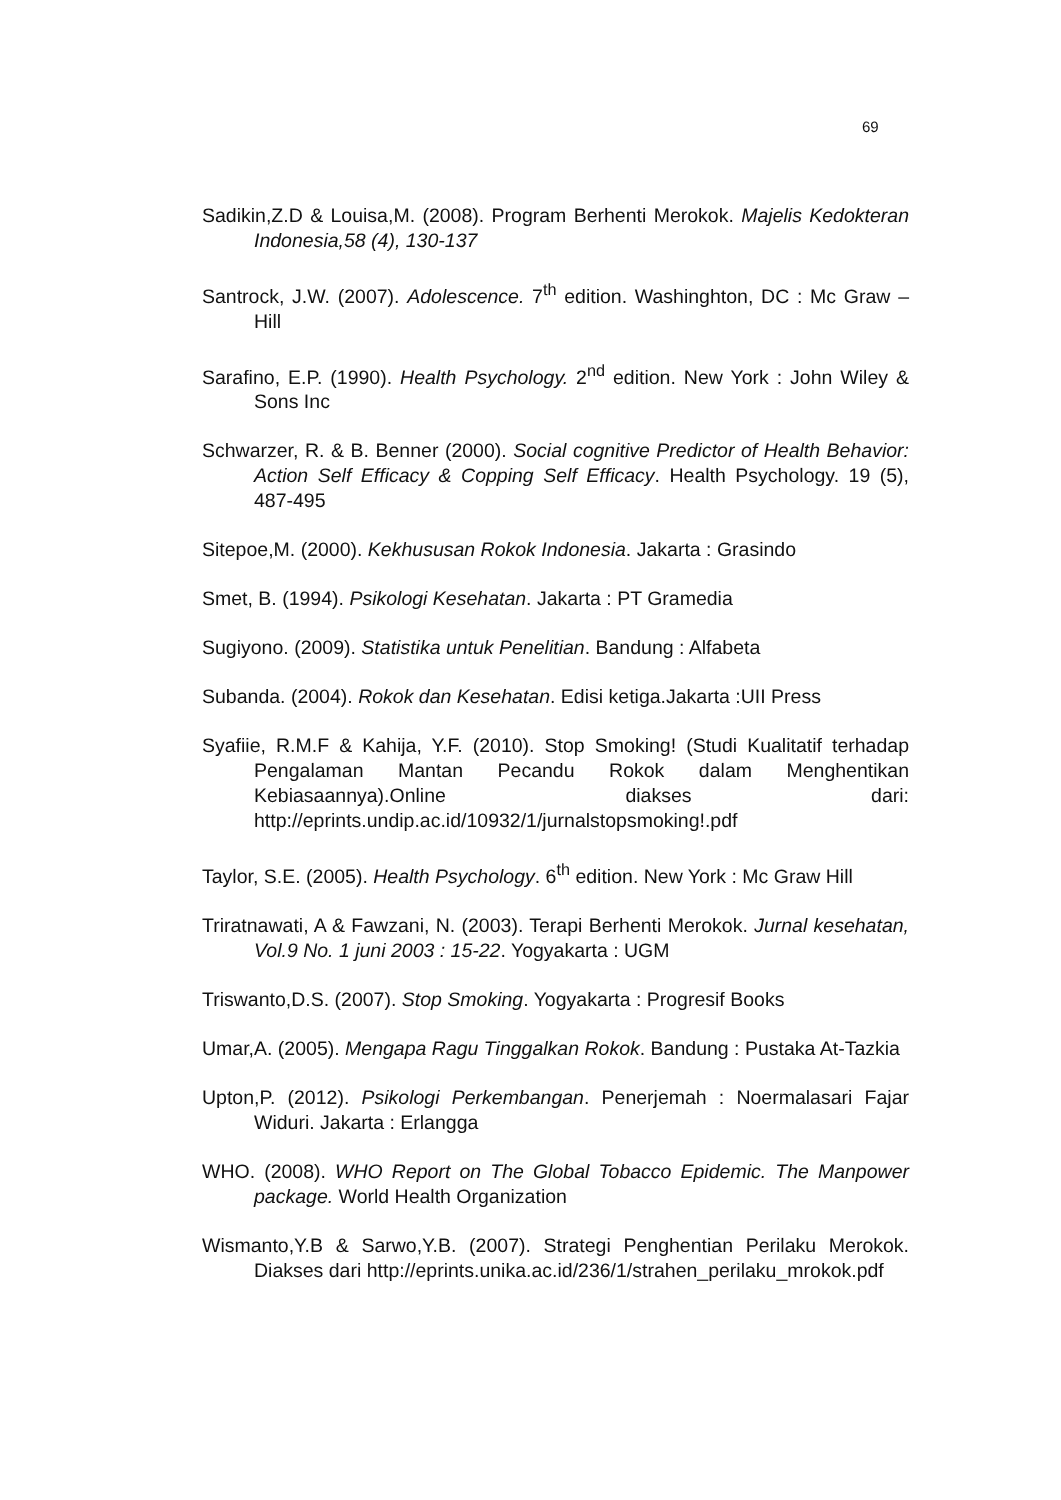69
Sadikin,Z.D & Louisa,M. (2008). Program Berhenti Merokok. Majelis Kedokteran Indonesia,58 (4), 130-137
Santrock, J.W. (2007). Adolescence. 7<sup>th</sup> edition. Washinghton, DC : Mc Graw – Hill
Sarafino, E.P. (1990). Health Psychology. 2<sup>nd</sup> edition. New York : John Wiley & Sons Inc
Schwarzer, R. & B. Benner (2000). Social cognitive Predictor of Health Behavior: Action Self Efficacy & Copping Self Efficacy. Health Psychology. 19 (5), 487-495
Sitepoe,M. (2000). Kekhususan Rokok Indonesia. Jakarta : Grasindo
Smet, B. (1994). Psikologi Kesehatan. Jakarta : PT Gramedia
Sugiyono. (2009). Statistika untuk Penelitian. Bandung : Alfabeta
Subanda. (2004). Rokok dan Kesehatan. Edisi ketiga.Jakarta :UII Press
Syafiie, R.M.F & Kahija, Y.F. (2010). Stop Smoking! (Studi Kualitatif terhadap Pengalaman Mantan Pecandu Rokok dalam Menghentikan Kebiasaannya).Online diakses dari: http://eprints.undip.ac.id/10932/1/jurnalstopsmoking!.pdf
Taylor, S.E. (2005). Health Psychology. 6<sup>th</sup> edition. New York : Mc Graw Hill
Triratnawati, A & Fawzani, N. (2003). Terapi Berhenti Merokok. Jurnal kesehatan, Vol.9 No. 1 juni 2003 : 15-22. Yogyakarta : UGM
Triswanto,D.S. (2007). Stop Smoking. Yogyakarta : Progresif Books
Umar,A. (2005). Mengapa Ragu Tinggalkan Rokok. Bandung : Pustaka At-Tazkia
Upton,P. (2012). Psikologi Perkembangan. Penerjemah : Noermalasari Fajar Widuri. Jakarta : Erlangga
WHO. (2008). WHO Report on The Global Tobacco Epidemic. The Manpower package. World Health Organization
Wismanto,Y.B & Sarwo,Y.B. (2007). Strategi Penghentian Perilaku Merokok. Diakses dari http://eprints.unika.ac.id/236/1/strahen_perilaku_mrokok.pdf